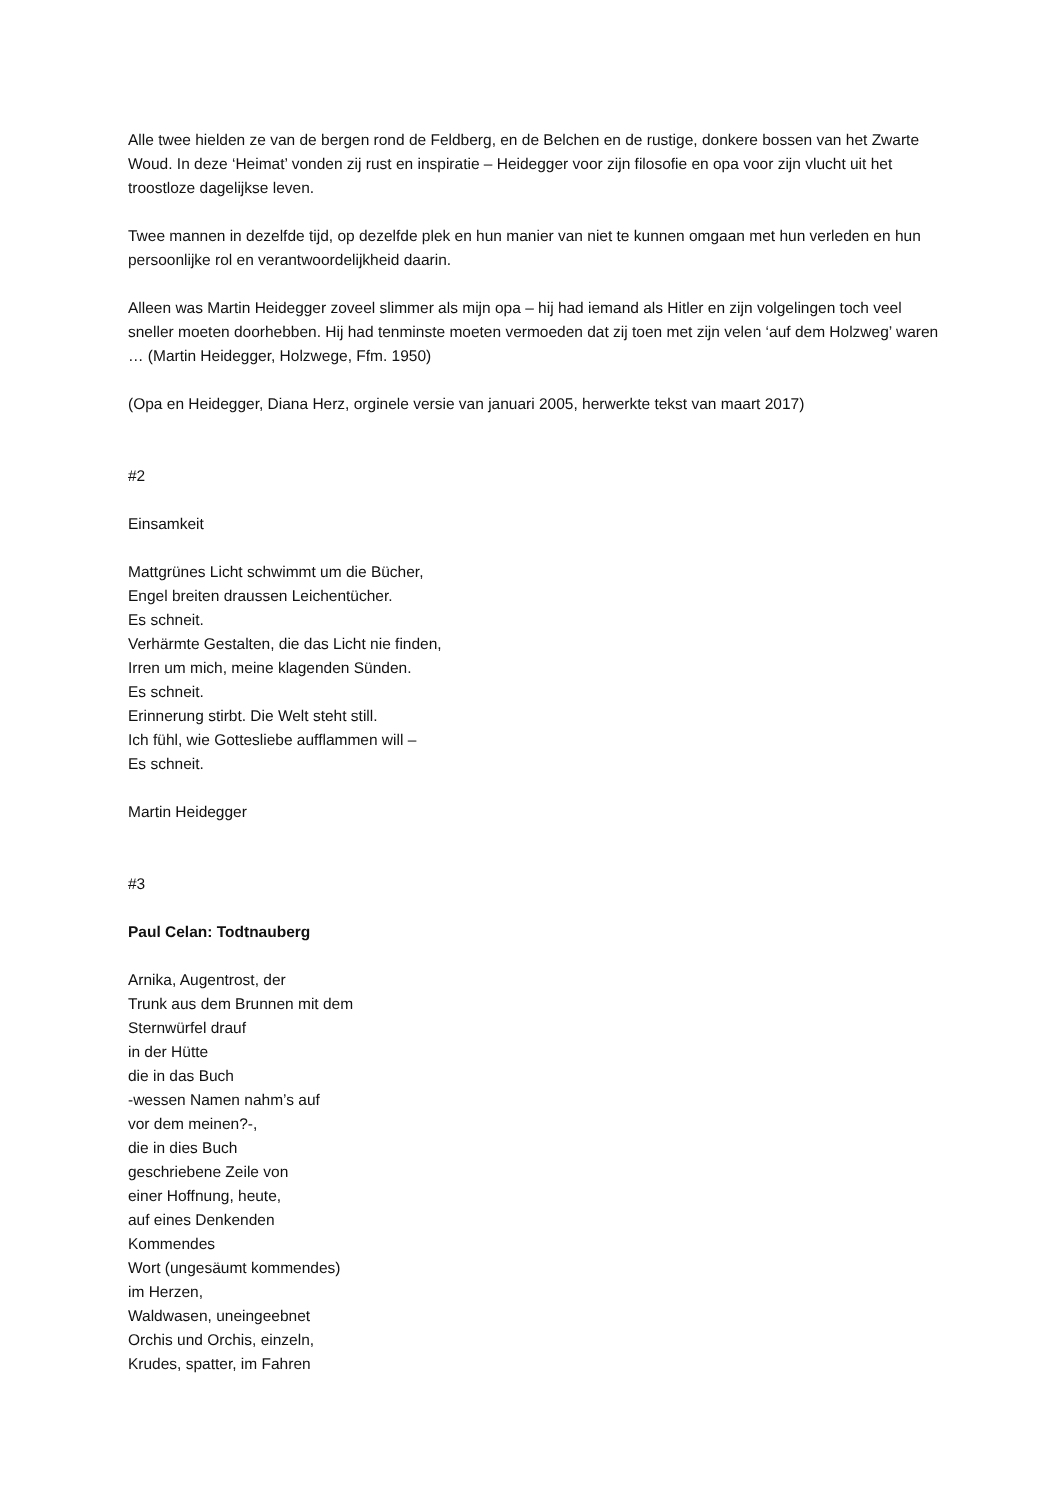Alle twee hielden ze van de bergen rond de Feldberg, en de Belchen en de rustige, donkere bossen van het Zwarte Woud. In deze ‘Heimat’ vonden zij rust en inspiratie – Heidegger voor zijn filosofie en opa voor zijn vlucht uit het troostloze dagelijkse leven.
Twee mannen in dezelfde tijd, op dezelfde plek en hun manier van niet te kunnen omgaan met hun verleden en hun persoonlijke rol en verantwoordelijkheid daarin.
Alleen was Martin Heidegger zoveel slimmer als mijn opa – hij had iemand als Hitler en zijn volgelingen toch veel sneller moeten doorhebben. Hij had tenminste moeten vermoeden dat zij toen met zijn velen ‘auf dem Holzweg’ waren … (Martin Heidegger, Holzwege, Ffm. 1950)
(Opa en Heidegger, Diana Herz, orginele versie van januari 2005, herwerkte tekst van maart 2017)
#2
Einsamkeit
Mattgrünes Licht schwimmt um die Bücher,
Engel breiten draussen Leichentücher.
Es schneit.
Verhärmte Gestalten, die das Licht nie finden,
Irren um mich, meine klagenden Sünden.
Es schneit.
Erinnerung stirbt. Die Welt steht still.
Ich fühl, wie Gottesliebe aufflammen will –
Es schneit.
Martin Heidegger
#3
Paul Celan: Todtnauberg
Arnika, Augentrost, der
Trunk aus dem Brunnen mit dem
Sternwürfel drauf
in der Hütte
die in das Buch
-wessen Namen nahm’s auf
vor dem meinen?-,
die in dies Buch
geschriebene Zeile von
einer Hoffnung, heute,
auf eines Denkenden
Kommendes
Wort (ungesäumt kommendes)
im Herzen,
Waldwasen, uneingeebnet
Orchis und Orchis, einzeln,
Krudes, spatter, im Fahren